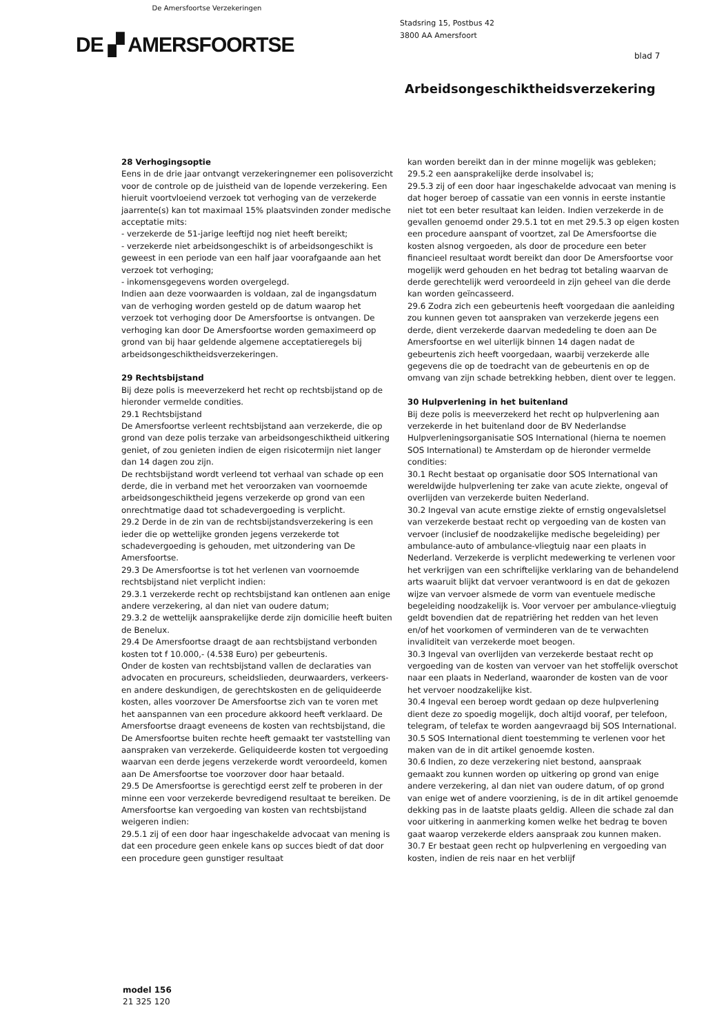De Amersfoortse Verzekeringen
DE ▞ AMERSFOORTSE
Stadsring 15, Postbus 42
3800 AA Amersfoort
blad 7
Arbeidsongeschiktheidsverzekering
28 Verhogingsoptie
Eens in de drie jaar ontvangt verzekeringnemer een polisoverzicht voor de controle op de juistheid van de lopende verzekering. Een hieruit voortvloeiend verzoek tot verhoging van de verzekerde jaarrente(s) kan tot maximaal 15% plaatsvinden zonder medische acceptatie mits:
- verzekerde de 51-jarige leeftijd nog niet heeft bereikt;
- verzekerde niet arbeidsongeschikt is of arbeidsongeschikt is geweest in een periode van een half jaar voorafgaande aan het verzoek tot verhoging;
- inkomensgegevens worden overgelegd.
Indien aan deze voorwaarden is voldaan, zal de ingangsdatum van de verhoging worden gesteld op de datum waarop het verzoek tot verhoging door De Amersfoortse is ontvangen. De verhoging kan door De Amersfoortse worden gemaximeerd op grond van bij haar geldende algemene acceptatieregels bij arbeidsongeschiktheidsverzekeringen.
29 Rechtsbijstand
Bij deze polis is meeverzekerd het recht op rechtsbijstand op de hieronder vermelde condities.
29.1 Rechtsbijstand
De Amersfoortse verleent rechtsbijstand aan verzekerde, die op grond van deze polis terzake van arbeidsongeschiktheid uitkering geniet, of zou genieten indien de eigen risicotermijn niet langer dan 14 dagen zou zijn.
De rechtsbijstand wordt verleend tot verhaal van schade op een derde, die in verband met het veroorzaken van voornoemde arbeidsongeschiktheid jegens verzekerde op grond van een onrechtmatige daad tot schadevergoeding is verplicht.
29.2 Derde in de zin van de rechtsbijstandsverzekering is een ieder die op wettelijke gronden jegens verzekerde tot schadevergoeding is gehouden, met uitzondering van De Amersfoortse.
29.3 De Amersfoortse is tot het verlenen van voornoemde rechtsbijstand niet verplicht indien:
29.3.1 verzekerde recht op rechtsbijstand kan ontlenen aan enige andere verzekering, al dan niet van oudere datum;
29.3.2 de wettelijk aansprakelijke derde zijn domicilie heeft buiten de Benelux.
29.4 De Amersfoortse draagt de aan rechtsbijstand verbonden kosten tot f 10.000,- (4.538 Euro) per gebeurtenis.
Onder de kosten van rechtsbijstand vallen de declaraties van advocaten en procureurs, scheidslieden, deurwaarders, verkeers- en andere deskundigen, de gerechtskosten en de geliquideerde kosten, alles voorzover De Amersfoortse zich van te voren met het aanspannen van een procedure akkoord heeft verklaard. De Amersfoortse draagt eveneens de kosten van rechtsbijstand, die De Amersfoortse buiten rechte heeft gemaakt ter vaststelling van aanspraken van verzekerde. Geliquideerde kosten tot vergoeding waarvan een derde jegens verzekerde wordt veroordeeld, komen aan De Amersfoortse toe voorzover door haar betaald.
29.5 De Amersfoortse is gerechtigd eerst zelf te proberen in der minne een voor verzekerde bevredigend resultaat te bereiken. De Amersfoortse kan vergoeding van kosten van rechtsbijstand weigeren indien:
29.5.1 zij of een door haar ingeschakelde advocaat van mening is dat een procedure geen enkele kans op succes biedt of dat door een procedure geen gunstiger resultaat
kan worden bereikt dan in der minne mogelijk was gebleken;
29.5.2 een aansprakelijke derde insolvabel is;
29.5.3 zij of een door haar ingeschakelde advocaat van mening is dat hoger beroep of cassatie van een vonnis in eerste instantie niet tot een beter resultaat kan leiden. Indien verzekerde in de gevallen genoemd onder 29.5.1 tot en met 29.5.3 op eigen kosten een procedure aanspant of voortzet, zal De Amersfoortse die kosten alsnog vergoeden, als door de procedure een beter financieel resultaat wordt bereikt dan door De Amersfoortse voor mogelijk werd gehouden en het bedrag tot betaling waarvan de derde gerechtelijk werd veroordeeld in zijn geheel van die derde kan worden geïncasseerd.
29.6 Zodra zich een gebeurtenis heeft voorgedaan die aanleiding zou kunnen geven tot aanspraken van verzekerde jegens een derde, dient verzekerde daarvan mededeling te doen aan De Amersfoortse en wel uiterlijk binnen 14 dagen nadat de gebeurtenis zich heeft voorgedaan, waarbij verzekerde alle gegevens die op de toedracht van de gebeurtenis en op de omvang van zijn schade betrekking hebben, dient over te leggen.
30 Hulpverlening in het buitenland
Bij deze polis is meeverzekerd het recht op hulpverlening aan verzekerde in het buitenland door de BV Nederlandse Hulpverleningsorganisatie SOS International (hierna te noemen SOS International) te Amsterdam op de hieronder vermelde condities:
30.1 Recht bestaat op organisatie door SOS International van wereldwijde hulpverlening ter zake van acute ziekte, ongeval of overlijden van verzekerde buiten Nederland.
30.2 Ingeval van acute ernstige ziekte of ernstig ongevalsletsel van verzekerde bestaat recht op vergoeding van de kosten van vervoer (inclusief de noodzakelijke medische begeleiding) per ambulance-auto of ambulance-vliegtuig naar een plaats in Nederland. Verzekerde is verplicht medewerking te verlenen voor het verkrijgen van een schriftelijke verklaring van de behandelend arts waaruit blijkt dat vervoer verantwoord is en dat de gekozen wijze van vervoer alsmede de vorm van eventuele medische begeleiding noodzakelijk is. Voor vervoer per ambulance-vliegtuig geldt bovendien dat de repatriëring het redden van het leven en/of het voorkomen of verminderen van de te verwachten invaliditeit van verzekerde moet beogen.
30.3 Ingeval van overlijden van verzekerde bestaat recht op vergoeding van de kosten van vervoer van het stoffelijk overschot naar een plaats in Nederland, waaronder de kosten van de voor het vervoer noodzakelijke kist.
30.4 Ingeval een beroep wordt gedaan op deze hulpverlening dient deze zo spoedig mogelijk, doch altijd vooraf, per telefoon, telegram, of telefax te worden aangevraagd bij SOS International.
30.5 SOS International dient toestemming te verlenen voor het maken van de in dit artikel genoemde kosten.
30.6 Indien, zo deze verzekering niet bestond, aanspraak gemaakt zou kunnen worden op uitkering op grond van enige andere verzekering, al dan niet van oudere datum, of op grond van enige wet of andere voorziening, is de in dit artikel genoemde dekking pas in de laatste plaats geldig. Alleen die schade zal dan voor uitkering in aanmerking komen welke het bedrag te boven gaat waarop verzekerde elders aanspraak zou kunnen maken.
30.7 Er bestaat geen recht op hulpverlening en vergoeding van kosten, indien de reis naar en het verblijf
model 156
21 325 120